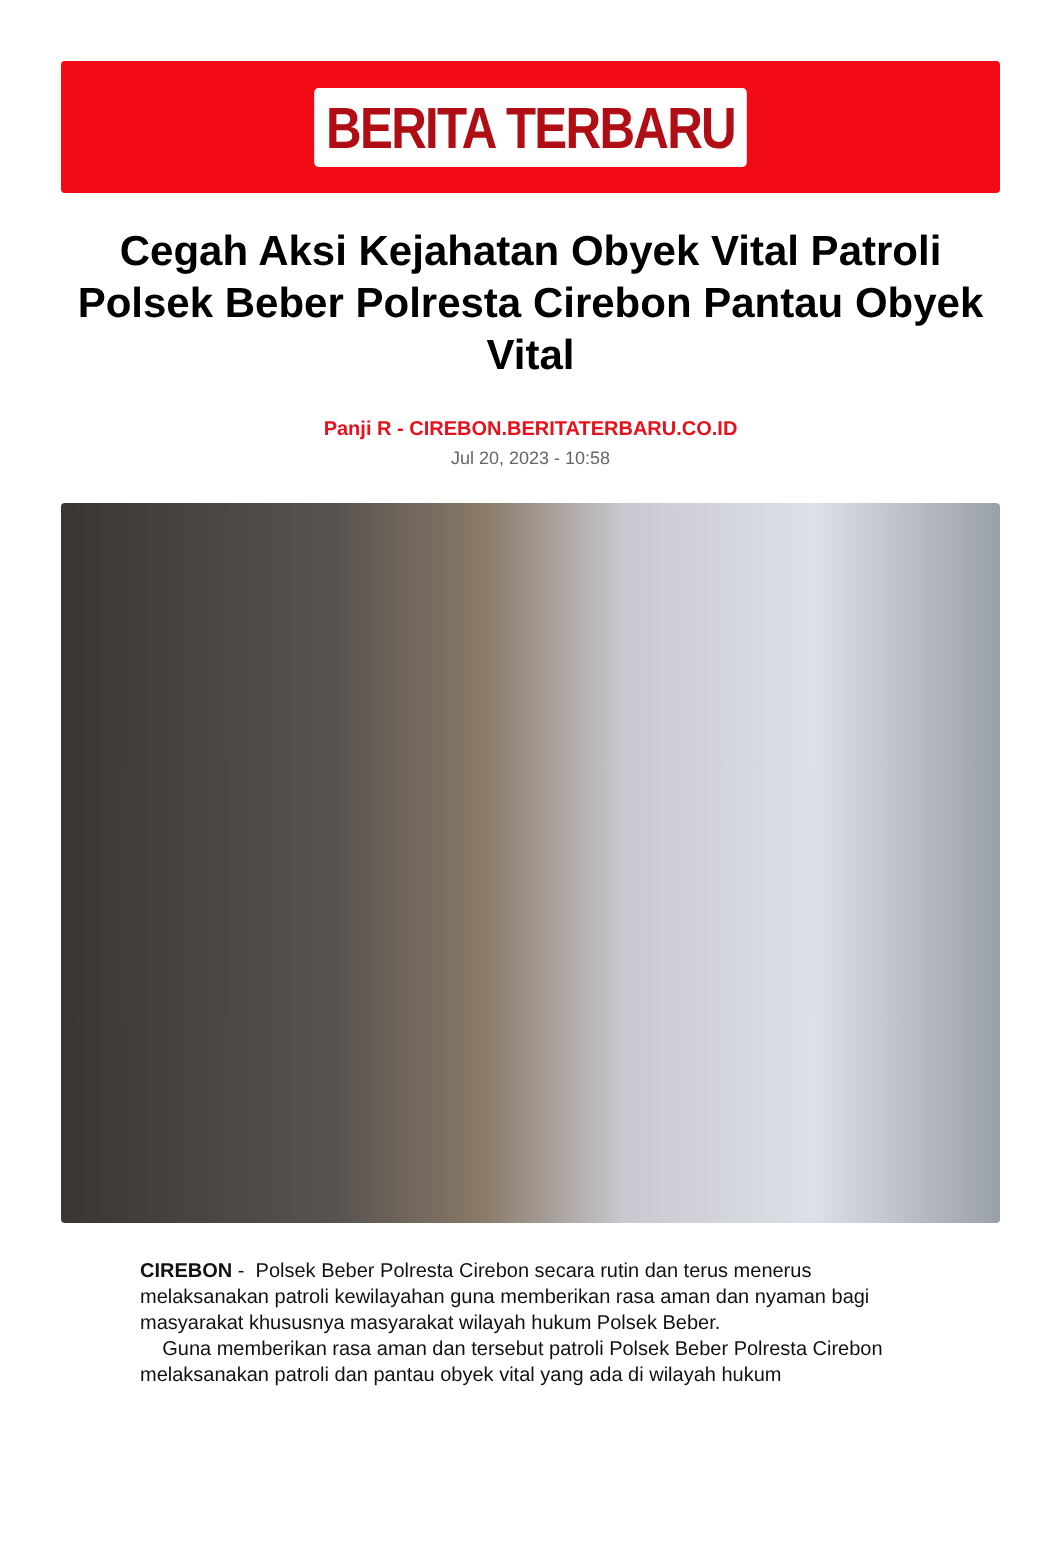BERITA TERBARU
Cegah Aksi Kejahatan Obyek Vital Patroli Polsek Beber Polresta Cirebon Pantau Obyek Vital
Panji R - CIREBON.BERITATERBARU.CO.ID
Jul 20, 2023 - 10:58
CIREBON - Polsek Beber Polresta Cirebon secara rutin dan terus menerus melaksanakan patroli kewilayahan guna memberikan rasa aman dan nyaman bagi masyarakat khususnya masyarakat wilayah hukum Polsek Beber.
Guna memberikan rasa aman dan tersebut patroli Polsek Beber Polresta Cirebon melaksanakan patroli dan pantau obyek vital yang ada di wilayah hukum